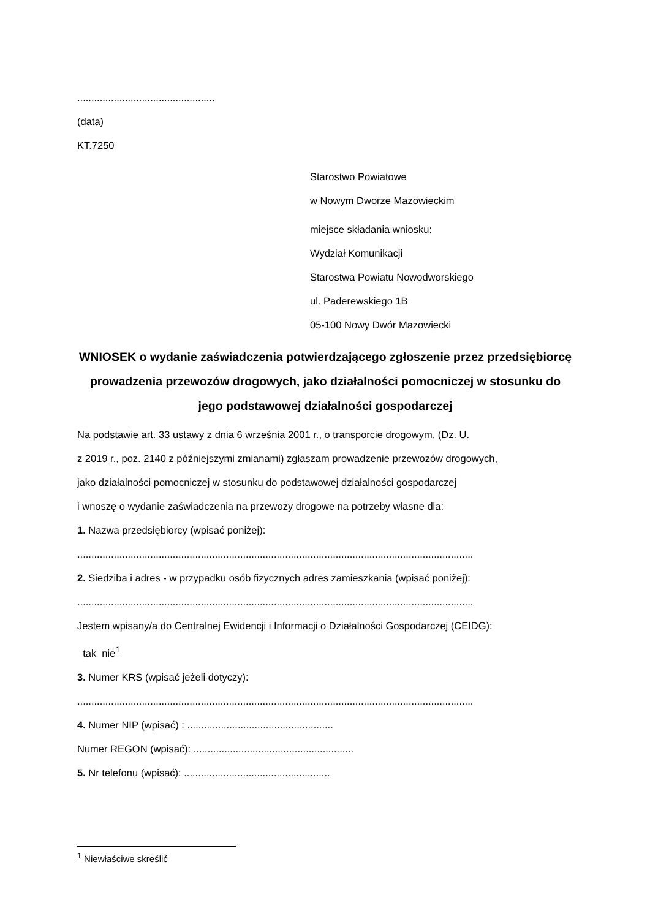.................................................
(data)
KT.7250
Starostwo Powiatowe
w Nowym Dworze Mazowieckim
miejsce składania wniosku:
Wydział Komunikacji
Starostwa Powiatu Nowodworskiego
ul. Paderewskiego 1B
05-100 Nowy Dwór Mazowiecki
WNIOSEK o wydanie zaświadczenia potwierdzającego zgłoszenie przez przedsiębiorcę prowadzenia przewozów drogowych, jako działalności pomocniczej w stosunku do jego podstawowej działalności gospodarczej
Na podstawie art. 33 ustawy z dnia 6 września 2001 r., o transporcie drogowym, (Dz. U.
z 2019 r., poz. 2140 z późniejszymi zmianami) zgłaszam prowadzenie przewozów drogowych,
jako działalności pomocniczej w stosunku do podstawowej działalności gospodarczej
i wnoszę o wydanie zaświadczenia na przewozy drogowe na potrzeby własne dla:
1. Nazwa przedsiębiorcy (wpisać poniżej):
.............................................................................................................................................
2. Siedziba i adres - w przypadku osób fizycznych adres zamieszkania (wpisać poniżej):
.............................................................................................................................................
Jestem wpisany/a do Centralnej Ewidencji i Informacji o Działalności Gospodarczej (CEIDG):
tak nie<sup>1</sup>
3. Numer KRS (wpisać jeżeli dotyczy):
.............................................................................................................................................
4. Numer NIP (wpisać) : ....................................................
Numer REGON (wpisać): .........................................................
5. Nr telefonu (wpisać): ....................................................
<sup>1</sup> Niewłaściwe skreślić